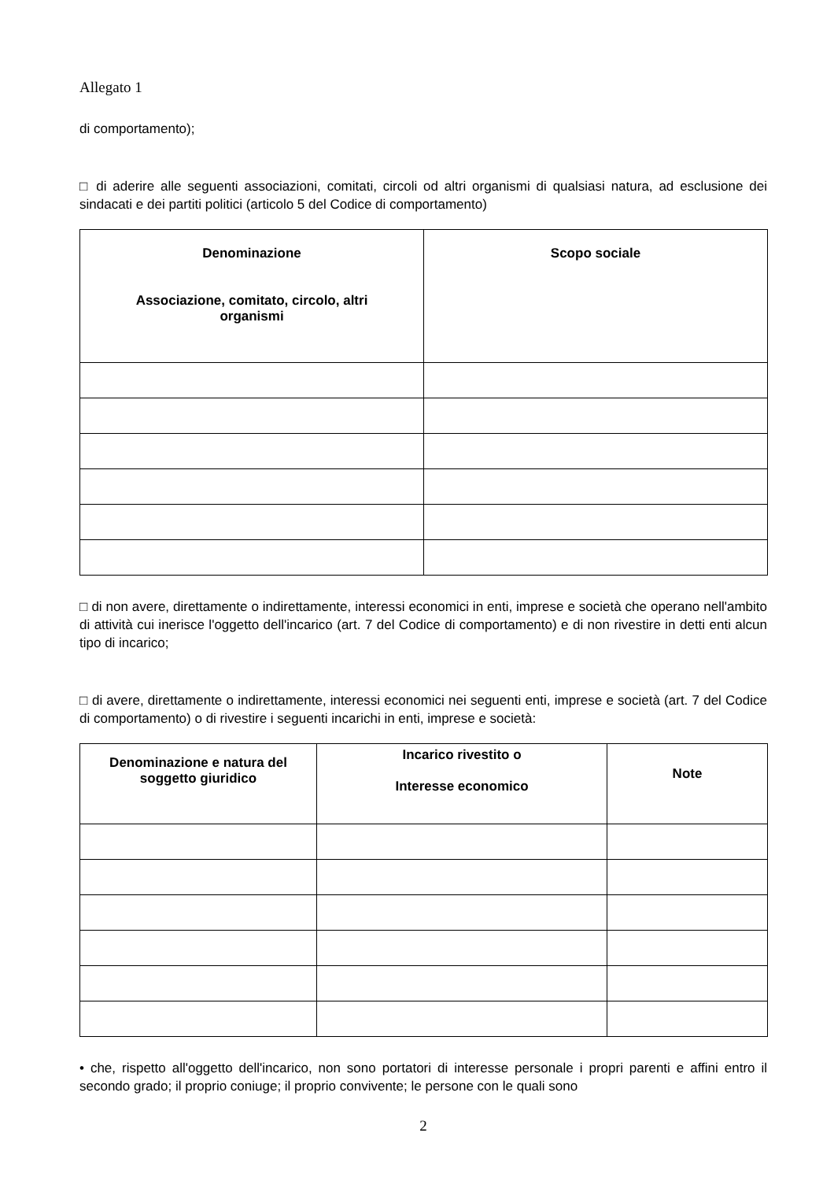Allegato 1
di comportamento);
□ di aderire alle seguenti associazioni, comitati, circoli od altri organismi di qualsiasi natura, ad esclusione dei sindacati e dei partiti politici (articolo 5 del Codice di comportamento)
| Denominazione Associazione, comitato, circolo, altri organismi | Scopo sociale |
| --- | --- |
□ di non avere, direttamente o indirettamente, interessi economici in enti, imprese e società che operano nell'ambito di attività cui inerisce l'oggetto dell'incarico (art. 7 del Codice di comportamento) e di non rivestire in detti enti alcun tipo di incarico;
□ di avere, direttamente o indirettamente, interessi economici nei seguenti enti, imprese e società (art. 7 del Codice di comportamento) o di rivestire i seguenti incarichi in enti, imprese e società:
| Denominazione e natura del soggetto giuridico | Incarico rivestito o Interesse economico | Note |
| --- | --- | --- |
• che, rispetto all'oggetto dell'incarico, non sono portatori di interesse personale i propri parenti e affini entro il secondo grado; il proprio coniuge; il proprio convivente; le persone con le quali sono
2